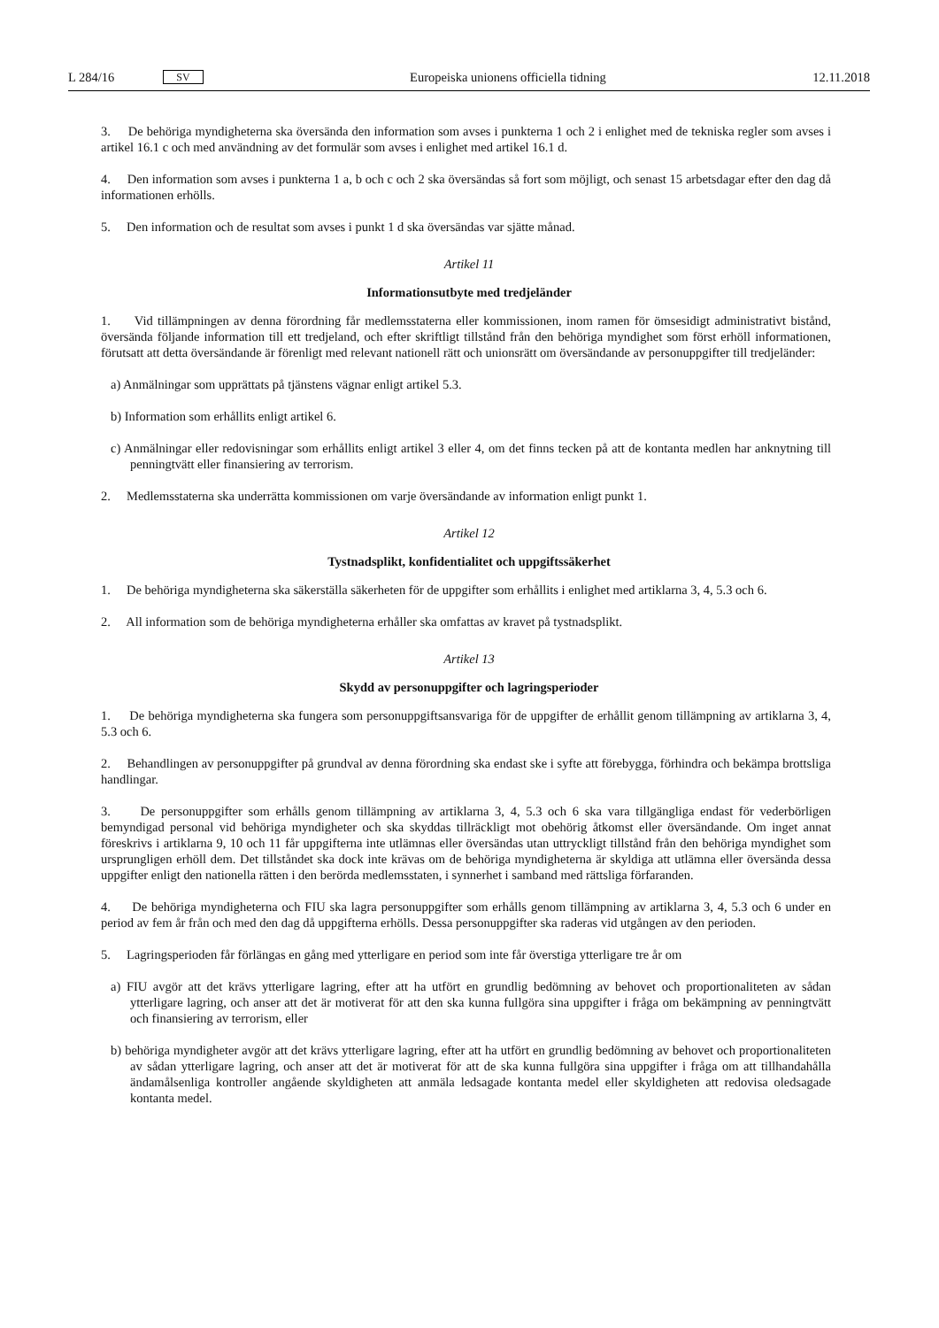L 284/16 SV
Europeiska unionens officiella tidning 12.11.2018
3. De behöriga myndigheterna ska översända den information som avses i punkterna 1 och 2 i enlighet med de tekniska regler som avses i artikel 16.1 c och med användning av det formulär som avses i enlighet med artikel 16.1 d.
4. Den information som avses i punkterna 1 a, b och c och 2 ska översändas så fort som möjligt, och senast 15 arbetsdagar efter den dag då informationen erhölls.
5. Den information och de resultat som avses i punkt 1 d ska översändas var sjätte månad.
Artikel 11
Informationsutbyte med tredjeländer
1. Vid tillämpningen av denna förordning får medlemsstaterna eller kommissionen, inom ramen för ömsesidigt administrativt bistånd, översända följande information till ett tredjeland, och efter skriftligt tillstånd från den behöriga myndighet som först erhöll informationen, förutsatt att detta översändande är förenligt med relevant nationell rätt och unionsrätt om översändande av personuppgifter till tredjeländer:
a) Anmälningar som upprättats på tjänstens vägnar enligt artikel 5.3.
b) Information som erhållits enligt artikel 6.
c) Anmälningar eller redovisningar som erhållits enligt artikel 3 eller 4, om det finns tecken på att de kontanta medlen har anknytning till penningtvätt eller finansiering av terrorism.
2. Medlemsstaterna ska underrätta kommissionen om varje översändande av information enligt punkt 1.
Artikel 12
Tystnadsplikt, konfidentialitet och uppgiftssäkerhet
1. De behöriga myndigheterna ska säkerställa säkerheten för de uppgifter som erhållits i enlighet med artiklarna 3, 4, 5.3 och 6.
2. All information som de behöriga myndigheterna erhåller ska omfattas av kravet på tystnadsplikt.
Artikel 13
Skydd av personuppgifter och lagringsperioder
1. De behöriga myndigheterna ska fungera som personuppgiftsansvariga för de uppgifter de erhållit genom tillämpning av artiklarna 3, 4, 5.3 och 6.
2. Behandlingen av personuppgifter på grundval av denna förordning ska endast ske i syfte att förebygga, förhindra och bekämpa brottsliga handlingar.
3. De personuppgifter som erhålls genom tillämpning av artiklarna 3, 4, 5.3 och 6 ska vara tillgängliga endast för vederbörligen bemyndigad personal vid behöriga myndigheter och ska skyddas tillräckligt mot obehörig åtkomst eller översändande. Om inget annat föreskrivs i artiklarna 9, 10 och 11 får uppgifterna inte utlämnas eller översändas utan uttryckligt tillstånd från den behöriga myndighet som ursprungligen erhöll dem. Det tillståndet ska dock inte krävas om de behöriga myndigheterna är skyldiga att utlämna eller översända dessa uppgifter enligt den nationella rätten i den berörda medlemsstaten, i synnerhet i samband med rättsliga förfaranden.
4. De behöriga myndigheterna och FIU ska lagra personuppgifter som erhålls genom tillämpning av artiklarna 3, 4, 5.3 och 6 under en period av fem år från och med den dag då uppgifterna erhölls. Dessa personuppgifter ska raderas vid utgången av den perioden.
5. Lagringsperioden får förlängas en gång med ytterligare en period som inte får överstiga ytterligare tre år om
a) FIU avgör att det krävs ytterligare lagring, efter att ha utfört en grundlig bedömning av behovet och proportionaliteten av sådan ytterligare lagring, och anser att det är motiverat för att den ska kunna fullgöra sina uppgifter i fråga om bekämpning av penningtvätt och finansiering av terrorism, eller
b) behöriga myndigheter avgör att det krävs ytterligare lagring, efter att ha utfört en grundlig bedömning av behovet och proportionaliteten av sådan ytterligare lagring, och anser att det är motiverat för att de ska kunna fullgöra sina uppgifter i fråga om att tillhandahålla ändamålsenliga kontroller angående skyldigheten att anmäla ledsagade kontanta medel eller skyldigheten att redovisa oledsagade kontanta medel.